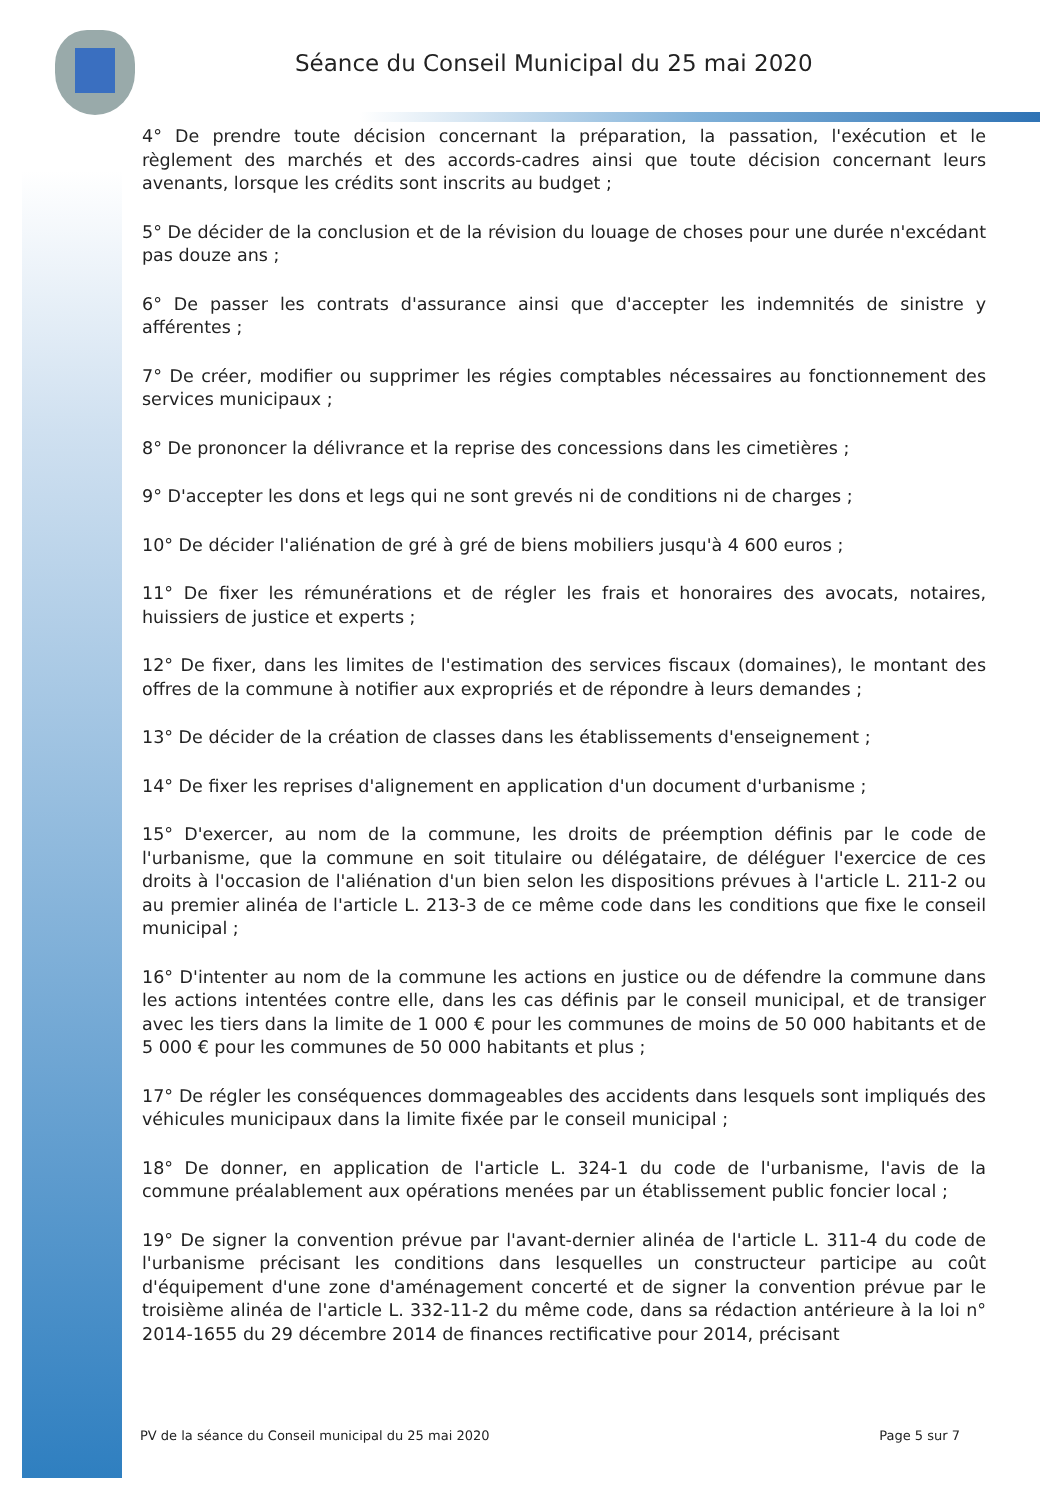Séance du Conseil Municipal du 25 mai 2020
4° De prendre toute décision concernant la préparation, la passation, l'exécution et le règlement des marchés et des accords-cadres ainsi que toute décision concernant leurs avenants, lorsque les crédits sont inscrits au budget ;
5° De décider de la conclusion et de la révision du louage de choses pour une durée n'excédant pas douze ans ;
6° De passer les contrats d'assurance ainsi que d'accepter les indemnités de sinistre y afférentes ;
7° De créer, modifier ou supprimer les régies comptables nécessaires au fonctionnement des services municipaux ;
8° De prononcer la délivrance et la reprise des concessions dans les cimetières ;
9° D'accepter les dons et legs qui ne sont grevés ni de conditions ni de charges ;
10° De décider l'aliénation de gré à gré de biens mobiliers jusqu'à 4 600 euros ;
11° De fixer les rémunérations et de régler les frais et honoraires des avocats, notaires, huissiers de justice et experts ;
12° De fixer, dans les limites de l'estimation des services fiscaux (domaines), le montant des offres de la commune à notifier aux expropriés et de répondre à leurs demandes ;
13° De décider de la création de classes dans les établissements d'enseignement ;
14° De fixer les reprises d'alignement en application d'un document d'urbanisme ;
15° D'exercer, au nom de la commune, les droits de préemption définis par le code de l'urbanisme, que la commune en soit titulaire ou délégataire, de déléguer l'exercice de ces droits à l'occasion de l'aliénation d'un bien selon les dispositions prévues à l'article L. 211-2 ou au premier alinéa de l'article L. 213-3 de ce même code dans les conditions que fixe le conseil municipal ;
16° D'intenter au nom de la commune les actions en justice ou de défendre la commune dans les actions intentées contre elle, dans les cas définis par le conseil municipal, et de transiger avec les tiers dans la limite de 1 000 € pour les communes de moins de 50 000 habitants et de 5 000 € pour les communes de 50 000 habitants et plus ;
17° De régler les conséquences dommageables des accidents dans lesquels sont impliqués des véhicules municipaux dans la limite fixée par le conseil municipal ;
18° De donner, en application de l'article L. 324-1 du code de l'urbanisme, l'avis de la commune préalablement aux opérations menées par un établissement public foncier local ;
19° De signer la convention prévue par l'avant-dernier alinéa de l'article L. 311-4 du code de l'urbanisme précisant les conditions dans lesquelles un constructeur participe au coût d'équipement d'une zone d'aménagement concerté et de signer la convention prévue par le troisième alinéa de l'article L. 332-11-2 du même code, dans sa rédaction antérieure à la loi n° 2014-1655 du 29 décembre 2014 de finances rectificative pour 2014, précisant
PV de la séance du Conseil municipal du 25 mai 2020 Page 5 sur 7